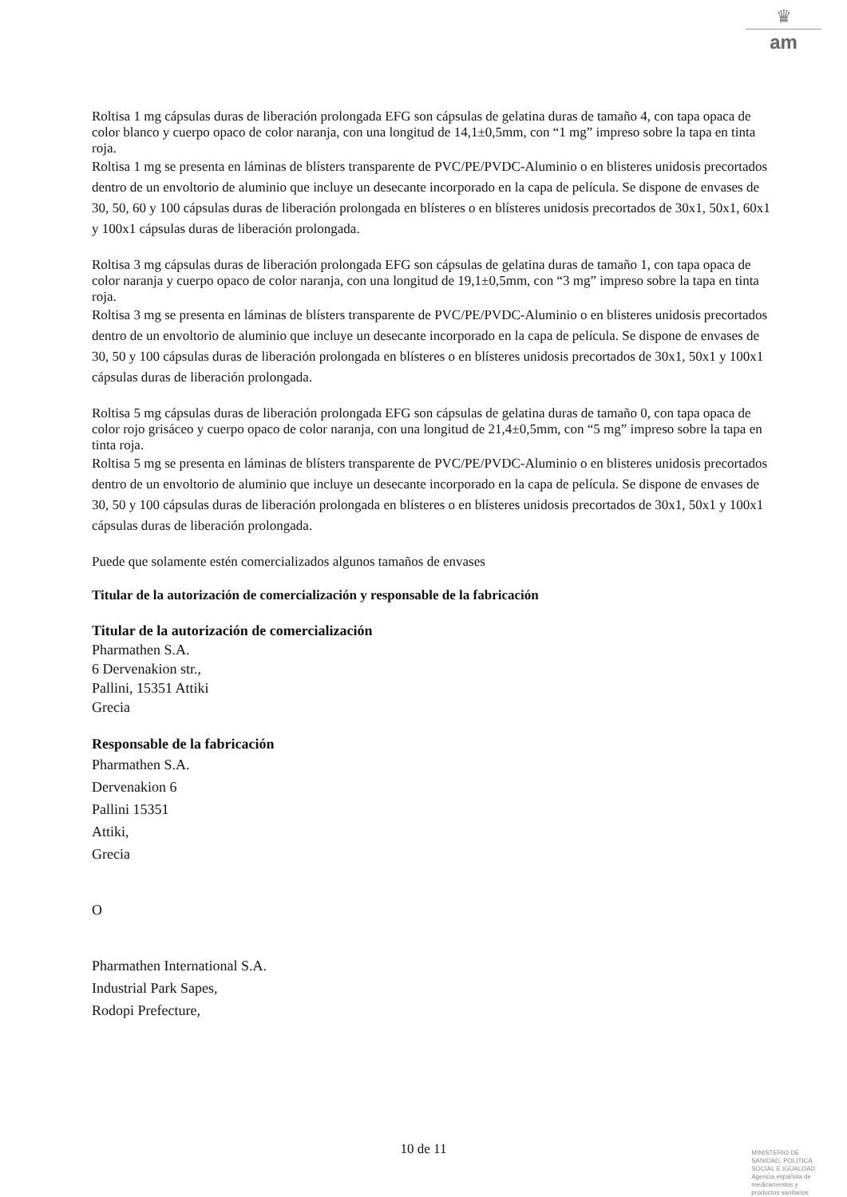♛
am
Roltisa 1 mg cápsulas duras de liberación prolongada EFG son cápsulas de gelatina duras de tamaño 4, con tapa opaca de color blanco y cuerpo opaco de color naranja, con una longitud de 14,1±0,5mm, con “1 mg” impreso sobre la tapa en tinta roja.
Roltisa 1 mg se presenta en láminas de blísters transparente de PVC/PE/PVDC-Aluminio o en blisteres unidosis precortados dentro de un envoltorio de aluminio que incluye un desecante incorporado en la capa de película. Se dispone de envases de 30, 50, 60 y 100 cápsulas duras de liberación prolongada en blísteres o en blísteres unidosis precortados de 30x1, 50x1, 60x1 y 100x1 cápsulas duras de liberación prolongada.
Roltisa 3 mg cápsulas duras de liberación prolongada EFG son cápsulas de gelatina duras de tamaño 1, con tapa opaca de color naranja y cuerpo opaco de color naranja, con una longitud de 19,1±0,5mm, con “3 mg” impreso sobre la tapa en tinta roja.
Roltisa 3 mg se presenta en láminas de blísters transparente de PVC/PE/PVDC-Aluminio o en blisteres unidosis precortados dentro de un envoltorio de aluminio que incluye un desecante incorporado en la capa de película. Se dispone de envases de 30, 50 y 100 cápsulas duras de liberación prolongada en blísteres o en blísteres unidosis precortados de 30x1, 50x1 y 100x1 cápsulas duras de liberación prolongada.
Roltisa 5 mg cápsulas duras de liberación prolongada EFG son cápsulas de gelatina duras de tamaño 0, con tapa opaca de color rojo grisáceo y cuerpo opaco de color naranja, con una longitud de 21,4±0,5mm, con “5 mg” impreso sobre la tapa en tinta roja.
Roltisa 5 mg se presenta en láminas de blísters transparente de PVC/PE/PVDC-Aluminio o en blisteres unidosis precortados dentro de un envoltorio de aluminio que incluye un desecante incorporado en la capa de película. Se dispone de envases de 30, 50 y 100 cápsulas duras de liberación prolongada en blísteres o en blísteres unidosis precortados de 30x1, 50x1 y 100x1 cápsulas duras de liberación prolongada.
Puede que solamente estén comercializados algunos tamaños de envases
Titular de la autorización de comercialización y responsable de la fabricación
Titular de la autorización de comercialización
Pharmathen S.A.
6 Dervenakion str.,
Pallini, 15351 Attiki
Grecia
Responsable de la fabricación
Pharmathen S.A.
Dervenakion 6
Pallini 15351
Attiki,
Grecia
O
Pharmathen International S.A.
Industrial Park Sapes,
Rodopi Prefecture,
10 de 11
MINISTERIO DE
SANIDAD, POLITICA
SOCIAL E IGUALDAD
Agencia española de
medicamentos y
productos sanitarios